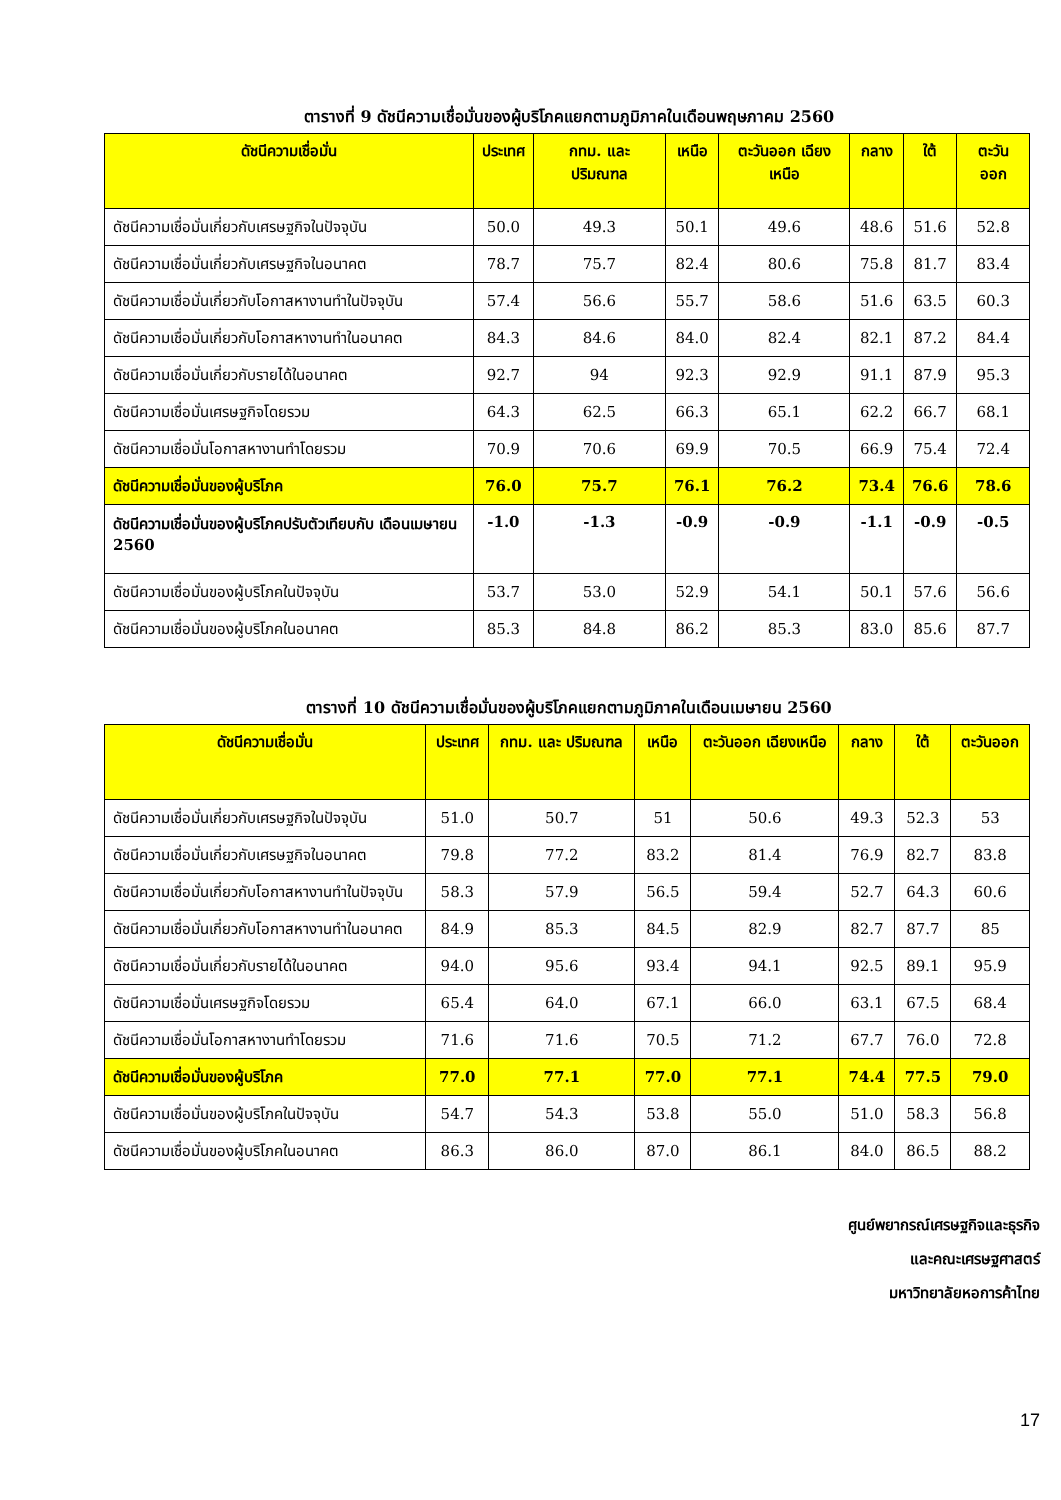ตารางที่ 9 ดัชนีความเชื่อมั่นของผู้บริโภคแยกตามภูมิภาคในเดือนพฤษภาคม 2560
| ดัชนีความเชื่อมั่น | ประเทศ | กทม. และ ปริมณฑล | เหนือ | ตะวันออก เฉียงเหนือ | กลาง | ใต้ | ตะวันออก |
| --- | --- | --- | --- | --- | --- | --- | --- |
| ดัชนีความเชื่อมั่นเกี่ยวกับเศรษฐกิจในปัจจุบัน | 50.0 | 49.3 | 50.1 | 49.6 | 48.6 | 51.6 | 52.8 |
| ดัชนีความเชื่อมั่นเกี่ยวกับเศรษฐกิจในอนาคต | 78.7 | 75.7 | 82.4 | 80.6 | 75.8 | 81.7 | 83.4 |
| ดัชนีความเชื่อมั่นเกี่ยวกับโอกาสหางานทำในปัจจุบัน | 57.4 | 56.6 | 55.7 | 58.6 | 51.6 | 63.5 | 60.3 |
| ดัชนีความเชื่อมั่นเกี่ยวกับโอกาสหางานทำในอนาคต | 84.3 | 84.6 | 84.0 | 82.4 | 82.1 | 87.2 | 84.4 |
| ดัชนีความเชื่อมั่นเกี่ยวกับรายได้ในอนาคต | 92.7 | 94 | 92.3 | 92.9 | 91.1 | 87.9 | 95.3 |
| ดัชนีความเชื่อมั่นเศรษฐกิจโดยรวม | 64.3 | 62.5 | 66.3 | 65.1 | 62.2 | 66.7 | 68.1 |
| ดัชนีความเชื่อมั่นโอกาสหางานทำโดยรวม | 70.9 | 70.6 | 69.9 | 70.5 | 66.9 | 75.4 | 72.4 |
| ดัชนีความเชื่อมั่นของผู้บริโภค | 76.0 | 75.7 | 76.1 | 76.2 | 73.4 | 76.6 | 78.6 |
| ดัชนีความเชื่อมั่นของผู้บริโภคปรับตัวเทียบกับ เดือนเมษายน 2560 | -1.0 | -1.3 | -0.9 | -0.9 | -1.1 | -0.9 | -0.5 |
| ดัชนีความเชื่อมั่นของผู้บริโภคในปัจจุบัน | 53.7 | 53.0 | 52.9 | 54.1 | 50.1 | 57.6 | 56.6 |
| ดัชนีความเชื่อมั่นของผู้บริโภคในอนาคต | 85.3 | 84.8 | 86.2 | 85.3 | 83.0 | 85.6 | 87.7 |
ตารางที่ 10 ดัชนีความเชื่อมั่นของผู้บริโภคแยกตามภูมิภาคในเดือนเมษายน 2560
| ดัชนีความเชื่อมั่น | ประเทศ | กทม. และ ปริมณฑล | เหนือ | ตะวันออก เฉียงเหนือ | กลาง | ใต้ | ตะวันออก |
| --- | --- | --- | --- | --- | --- | --- | --- |
| ดัชนีความเชื่อมั่นเกี่ยวกับเศรษฐกิจในปัจจุบัน | 51.0 | 50.7 | 51 | 50.6 | 49.3 | 52.3 | 53 |
| ดัชนีความเชื่อมั่นเกี่ยวกับเศรษฐกิจในอนาคต | 79.8 | 77.2 | 83.2 | 81.4 | 76.9 | 82.7 | 83.8 |
| ดัชนีความเชื่อมั่นเกี่ยวกับโอกาสหางานทำในปัจจุบัน | 58.3 | 57.9 | 56.5 | 59.4 | 52.7 | 64.3 | 60.6 |
| ดัชนีความเชื่อมั่นเกี่ยวกับโอกาสหางานทำในอนาคต | 84.9 | 85.3 | 84.5 | 82.9 | 82.7 | 87.7 | 85 |
| ดัชนีความเชื่อมั่นเกี่ยวกับรายได้ในอนาคต | 94.0 | 95.6 | 93.4 | 94.1 | 92.5 | 89.1 | 95.9 |
| ดัชนีความเชื่อมั่นเศรษฐกิจโดยรวม | 65.4 | 64.0 | 67.1 | 66.0 | 63.1 | 67.5 | 68.4 |
| ดัชนีความเชื่อมั่นโอกาสหางานทำโดยรวม | 71.6 | 71.6 | 70.5 | 71.2 | 67.7 | 76.0 | 72.8 |
| ดัชนีความเชื่อมั่นของผู้บริโภค | 77.0 | 77.1 | 77.0 | 77.1 | 74.4 | 77.5 | 79.0 |
| ดัชนีความเชื่อมั่นของผู้บริโภคในปัจจุบัน | 54.7 | 54.3 | 53.8 | 55.0 | 51.0 | 58.3 | 56.8 |
| ดัชนีความเชื่อมั่นของผู้บริโภคในอนาคต | 86.3 | 86.0 | 87.0 | 86.1 | 84.0 | 86.5 | 88.2 |
ศูนย์พยากรณ์เศรษฐกิจและธุรกิจ
และคณะเศรษฐศาสตร์
มหาวิทยาลัยหอการค้าไทย
17